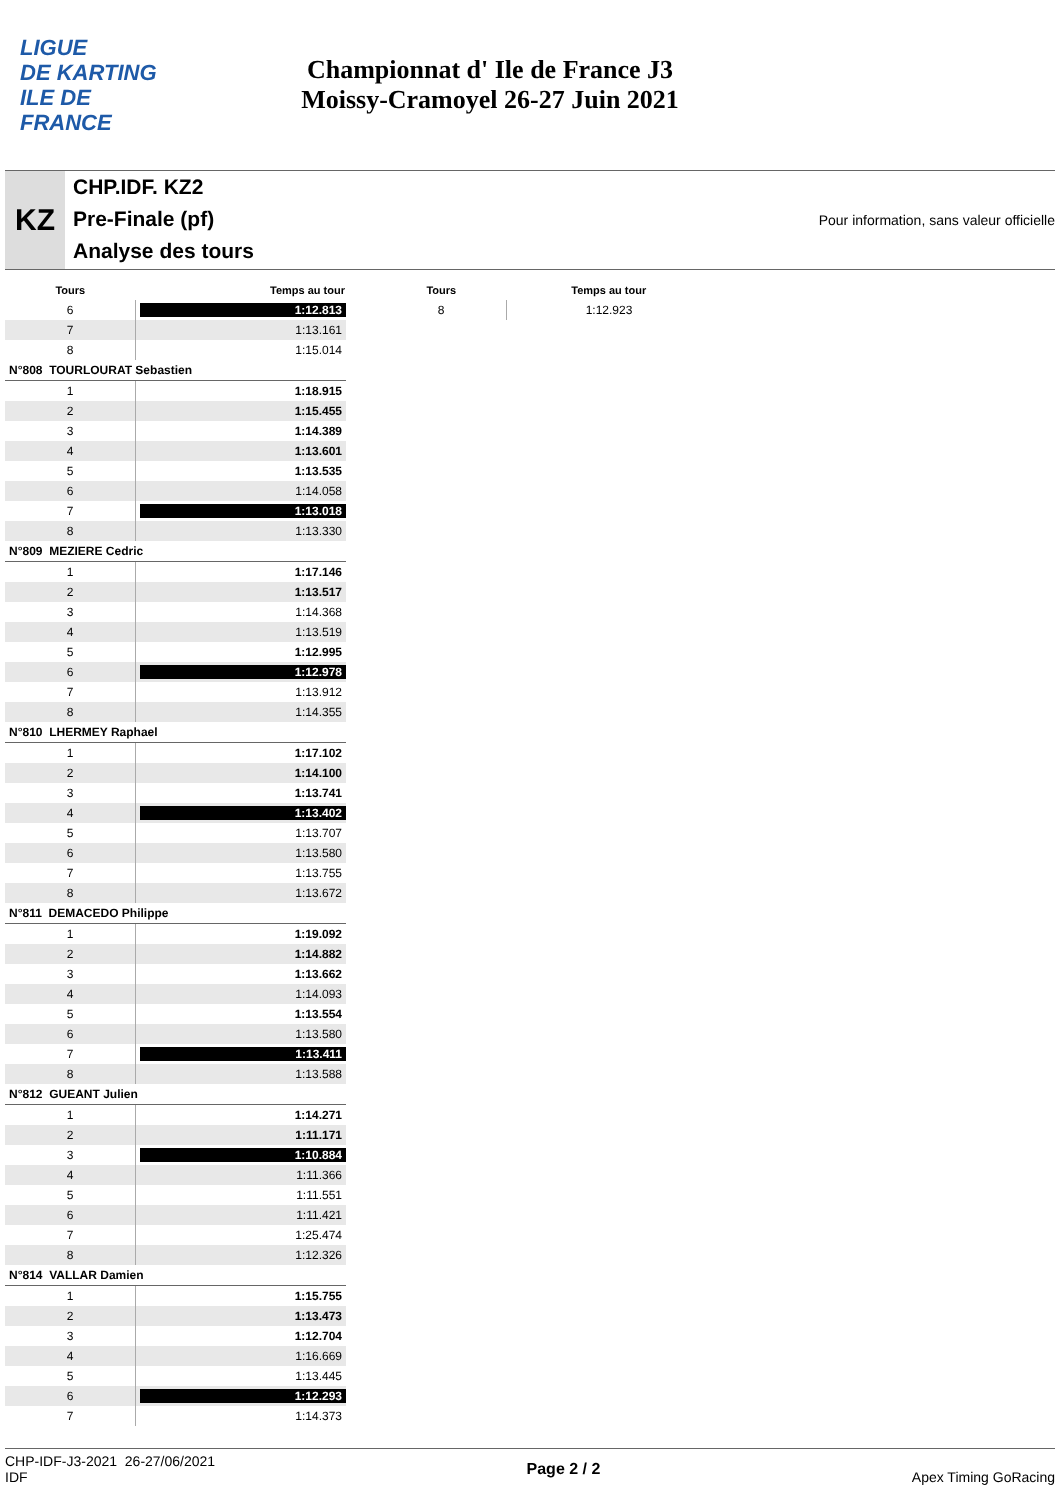LIGUE
DE KARTING
ILE DE
FRANCE
Championnat d' Ile de France J3
Moissy-Cramoyel 26-27 Juin 2021
KZ
CHP.IDF. KZ2
Pre-Finale (pf)
Analyse des tours
Pour information, sans valeur officielle
| Tours | Temps au tour |
| --- | --- |
| 6 | 1:12.813 |
| 7 | 1:13.161 |
| 8 | 1:15.014 |
| N°808 TOURLOURAT Sebastien | |
| 1 | 1:18.915 |
| 2 | 1:15.455 |
| 3 | 1:14.389 |
| 4 | 1:13.601 |
| 5 | 1:13.535 |
| 6 | 1:14.058 |
| 7 | 1:13.018 |
| 8 | 1:13.330 |
| N°809 MEZIERE Cedric | |
| 1 | 1:17.146 |
| 2 | 1:13.517 |
| 3 | 1:14.368 |
| 4 | 1:13.519 |
| 5 | 1:12.995 |
| 6 | 1:12.978 |
| 7 | 1:13.912 |
| 8 | 1:14.355 |
| N°810 LHERMEY Raphael | |
| 1 | 1:17.102 |
| 2 | 1:14.100 |
| 3 | 1:13.741 |
| 4 | 1:13.402 |
| 5 | 1:13.707 |
| 6 | 1:13.580 |
| 7 | 1:13.755 |
| 8 | 1:13.672 |
| N°811 DEMACEDO Philippe | |
| 1 | 1:19.092 |
| 2 | 1:14.882 |
| 3 | 1:13.662 |
| 4 | 1:14.093 |
| 5 | 1:13.554 |
| 6 | 1:13.580 |
| 7 | 1:13.411 |
| 8 | 1:13.588 |
| N°812 GUEANT Julien | |
| 1 | 1:14.271 |
| 2 | 1:11.171 |
| 3 | 1:10.884 |
| 4 | 1:11.366 |
| 5 | 1:11.551 |
| 6 | 1:11.421 |
| 7 | 1:25.474 |
| 8 | 1:12.326 |
| N°814 VALLAR Damien | |
| 1 | 1:15.755 |
| 2 | 1:13.473 |
| 3 | 1:12.704 |
| 4 | 1:16.669 |
| 5 | 1:13.445 |
| 6 | 1:12.293 |
| 7 | 1:14.373 |
| Tours | Temps au tour |
| --- | --- |
| 8 | 1:12.923 |
CHP-IDF-J3-2021 26-27/06/2021
IDF
Page 2 / 2 Apex Timing GoRacing